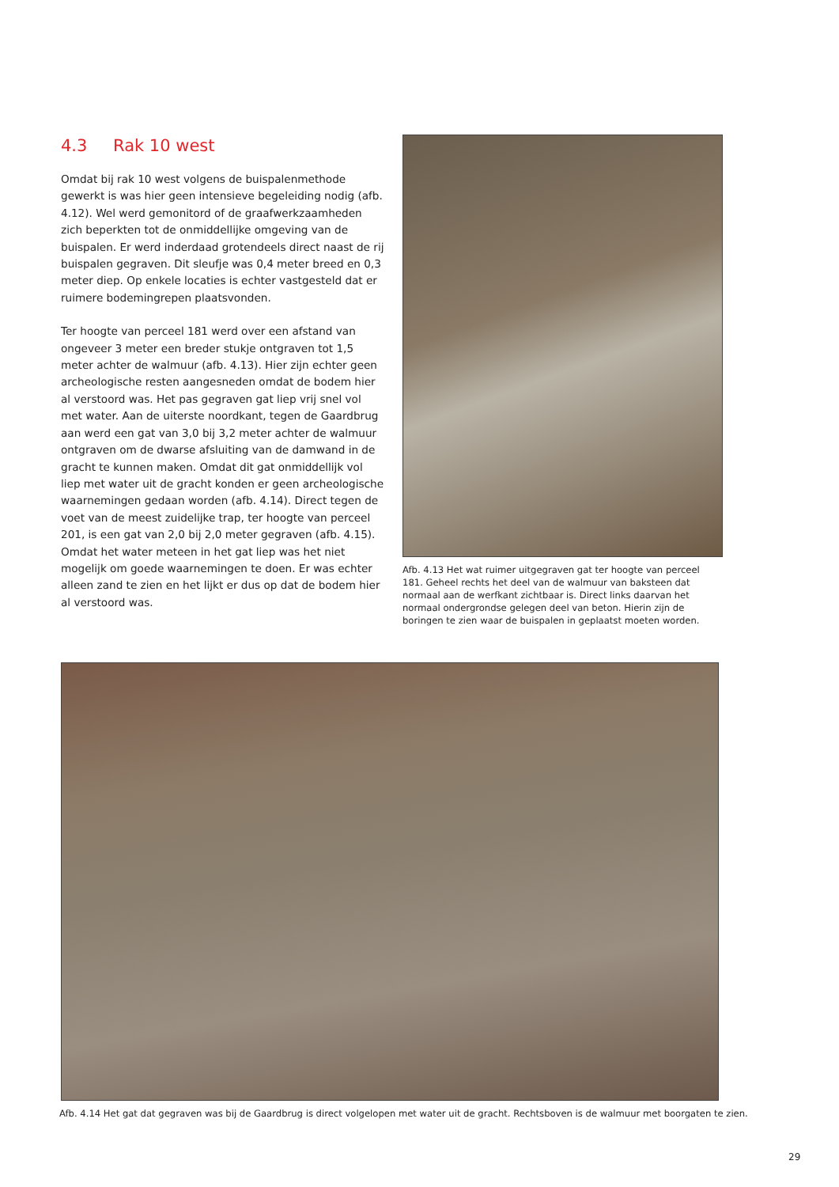4.3 Rak 10 west
Omdat bij rak 10 west volgens de buispalenmethode gewerkt is was hier geen intensieve begeleiding nodig (afb. 4.12). Wel werd gemonitord of de graafwerkzaamheden zich beperkten tot de onmiddellijke omgeving van de buispalen. Er werd inderdaad grotendeels direct naast de rij buispalen gegraven. Dit sleufje was 0,4 meter breed en 0,3 meter diep. Op enkele locaties is echter vastgesteld dat er ruimere bodemingrepen plaatsvonden.
Ter hoogte van perceel 181 werd over een afstand van ongeveer 3 meter een breder stukje ontgraven tot 1,5 meter achter de walmuur (afb. 4.13). Hier zijn echter geen archeologische resten aangesneden omdat de bodem hier al verstoord was. Het pas gegraven gat liep vrij snel vol met water. Aan de uiterste noordkant, tegen de Gaardbrug aan werd een gat van 3,0 bij 3,2 meter achter de walmuur ontgraven om de dwarse afsluiting van de damwand in de gracht te kunnen maken. Omdat dit gat onmiddellijk vol liep met water uit de gracht konden er geen archeologische waarnemingen gedaan worden (afb. 4.14). Direct tegen de voet van de meest zuidelijke trap, ter hoogte van perceel 201, is een gat van 2,0 bij 2,0 meter gegraven (afb. 4.15). Omdat het water meteen in het gat liep was het niet mogelijk om goede waarnemingen te doen. Er was echter alleen zand te zien en het lijkt er dus op dat de bodem hier al verstoord was.
Afb. 4.13 Het wat ruimer uitgegraven gat ter hoogte van perceel 181. Geheel rechts het deel van de walmuur van baksteen dat normaal aan de werfkant zichtbaar is. Direct links daarvan het normaal ondergrondse gelegen deel van beton. Hierin zijn de boringen te zien waar de buispalen in geplaatst moeten worden.
Afb. 4.14 Het gat dat gegraven was bij de Gaardbrug is direct volgelopen met water uit de gracht. Rechtsboven is de walmuur met boorgaten te zien.
29